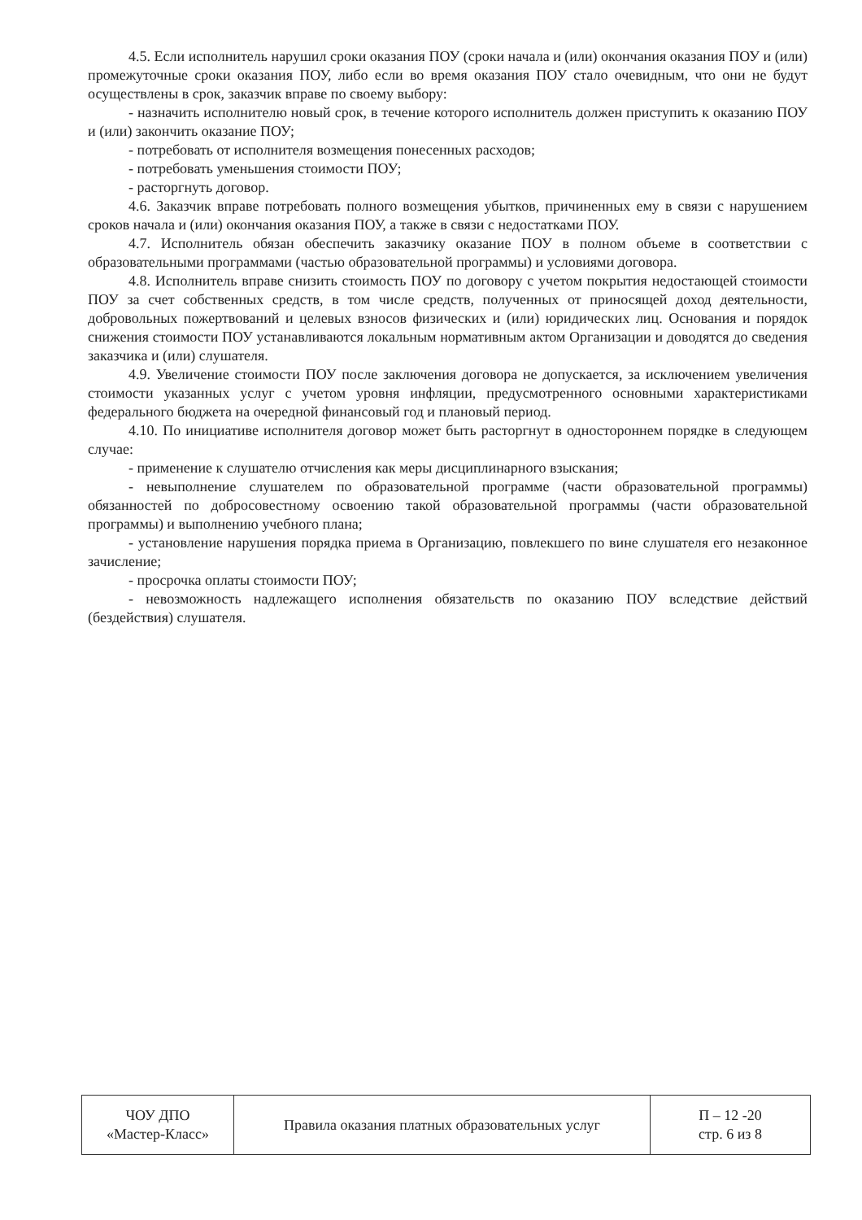4.5. Если исполнитель нарушил сроки оказания ПОУ (сроки начала и (или) окончания оказания ПОУ и (или) промежуточные сроки оказания ПОУ, либо если во время оказания ПОУ стало очевидным, что они не будут осуществлены в срок, заказчик вправе по своему выбору:
- назначить исполнителю новый срок, в течение которого исполнитель должен приступить к оказанию ПОУ и (или) закончить оказание ПОУ;
- потребовать от исполнителя возмещения понесенных расходов;
- потребовать уменьшения стоимости ПОУ;
- расторгнуть договор.
4.6. Заказчик вправе потребовать полного возмещения убытков, причиненных ему в связи с нарушением сроков начала и (или) окончания оказания ПОУ, а также в связи с недостатками ПОУ.
4.7. Исполнитель обязан обеспечить заказчику оказание ПОУ в полном объеме в соответствии с образовательными программами (частью образовательной программы) и условиями договора.
4.8. Исполнитель вправе снизить стоимость ПОУ по договору с учетом покрытия недостающей стоимости ПОУ за счет собственных средств, в том числе средств, полученных от приносящей доход деятельности, добровольных пожертвований и целевых взносов физических и (или) юридических лиц. Основания и порядок снижения стоимости ПОУ устанавливаются локальным нормативным актом Организации и доводятся до сведения заказчика и (или) слушателя.
4.9. Увеличение стоимости ПОУ после заключения договора не допускается, за исключением увеличения стоимости указанных услуг с учетом уровня инфляции, предусмотренного основными характеристиками федерального бюджета на очередной финансовый год и плановый период.
4.10. По инициативе исполнителя договор может быть расторгнут в одностороннем порядке в следующем случае:
- применение к слушателю отчисления как меры дисциплинарного взыскания;
- невыполнение слушателем по образовательной программе (части образовательной программы) обязанностей по добросовестному освоению такой образовательной программы (части образовательной программы) и выполнению учебного плана;
- установление нарушения порядка приема в Организацию, повлекшего по вине слушателя его незаконное зачисление;
- просрочка оплаты стоимости ПОУ;
- невозможность надлежащего исполнения обязательств по оказанию ПОУ вследствие действий (бездействия) слушателя.
| ЧОУ ДПО «Мастер-Класс» | Правила оказания платных образовательных услуг | П – 12 -20 стр. 6 из 8 |